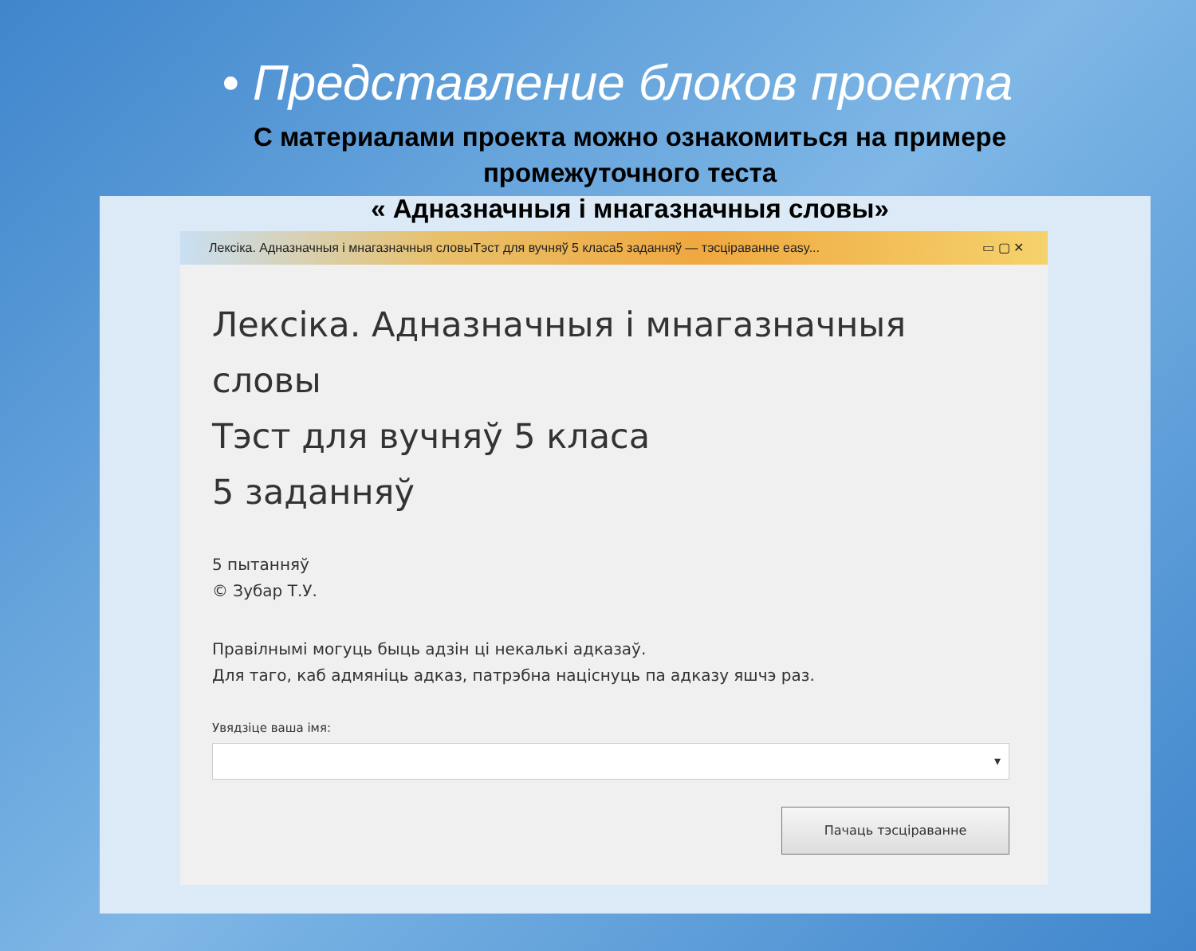• Представление блоков проекта
С материалами проекта можно ознакомиться на примере промежуточного теста
« Адназначныя і мнагазначныя словы»
Лексіка. Адназначныя і мнагазначныя словыТэст для вучняў 5 класа5 заданняў — тэсціраванне easy... ▭ ▢ ✕
Лексіка. Адназначныя і мнагазначныя
словы
Тэст для вучняў 5 класа
5 заданняў
5 пытанняў
© Зубар Т.У.
Правілнымі могуць быць адзін ці некалькі адказаў.
Для таго, каб адмяніць адказ, патрэбна націснуць па адказу яшчэ раз.
Увядзіце ваша імя:
▾
Пачаць тэсціраванне